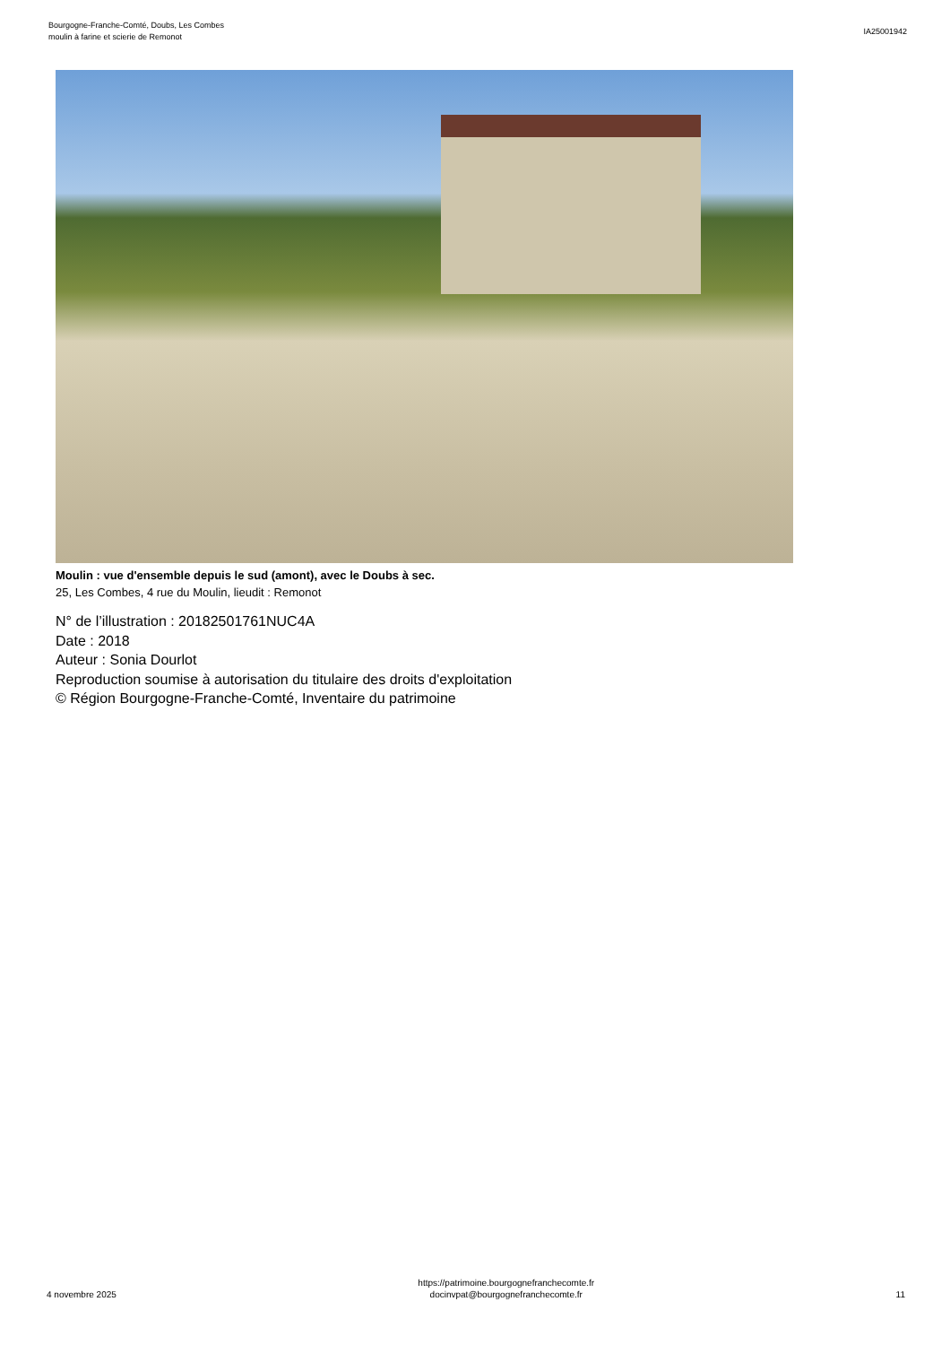Bourgogne-Franche-Comté, Doubs, Les Combes
moulin à farine et scierie de Remonot
IA25001942
Moulin : vue d'ensemble depuis le sud (amont), avec le Doubs à sec.
25, Les Combes, 4 rue du Moulin, lieudit : Remonot
N° de l’illustration : 20182501761NUC4A
Date : 2018
Auteur : Sonia Dourlot
Reproduction soumise à autorisation du titulaire des droits d'exploitation
© Région Bourgogne-Franche-Comté, Inventaire du patrimoine
4 novembre 2025
https://patrimoine.bourgognefranchecomte.fr
docinvpat@bourgognefranchecomte.fr
11